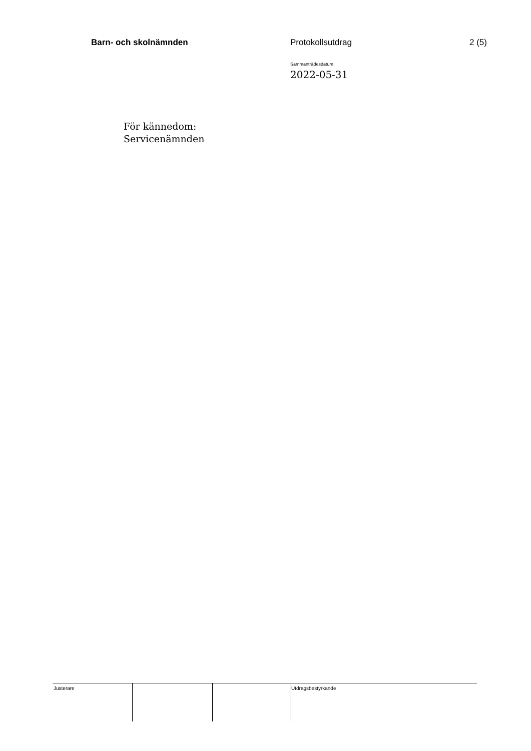Barn- och skolnämnden Protokollsutdrag 2 (5)
Sammanträdesdatum
2022-05-31
För kännedom:
Servicenämnden
| Justerare | | | Utdragsbestyrkande |